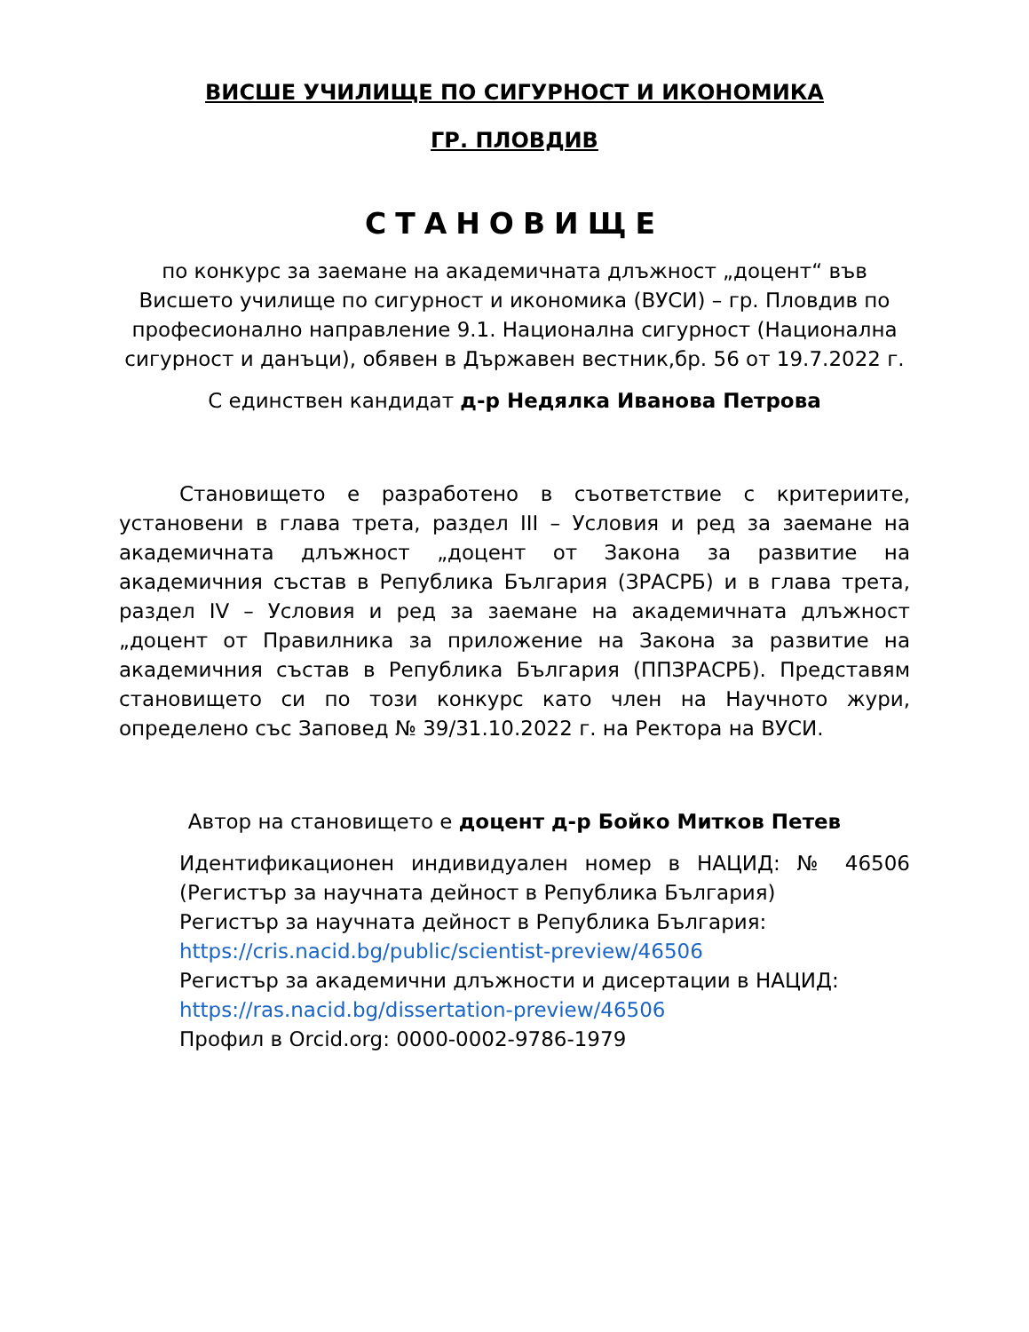ВИСШЕ УЧИЛИЩЕ ПО СИГУРНОСТ И ИКОНОМИКА
ГР. ПЛОВДИВ
СТАНОВИЩЕ
по конкурс за заемане на академичната длъжност „доцент“ във Висшето училище по сигурност и икономика (ВУСИ) – гр. Пловдив по професионално направление 9.1. Национална сигурност (Национална сигурност и данъци), обявен в Държавен вестник,бр. 56 от 19.7.2022 г.
С единствен кандидат д-р Недялка Иванова Петрова
Становището е разработено в съответствие с критериите, установени в глава трета, раздел III – Условия и ред за заемане на академичната длъжност „доцент от Закона за развитие на академичния състав в Република България (ЗРАСРБ) и в глава трета, раздел IV – Условия и ред за заемане на академичната длъжност „доцент от Правилника за приложение на Закона за развитие на академичния състав в Република България (ППЗРАСРБ). Представям становището си по този конкурс като член на Научното жури, определено със Заповед № 39/31.10.2022 г. на Ректора на ВУСИ.
Автор на становището е доцент д-р Бойко Митков Петев
Идентификационен индивидуален номер в НАЦИД: № 46506 (Регистър за научната дейност в Република България)
Регистър за научната дейност в Република България:
https://cris.nacid.bg/public/scientist-preview/46506
Регистър за академични длъжности и дисертации в НАЦИД:
https://ras.nacid.bg/dissertation-preview/46506
Профил в Orcid.org: 0000-0002-9786-1979